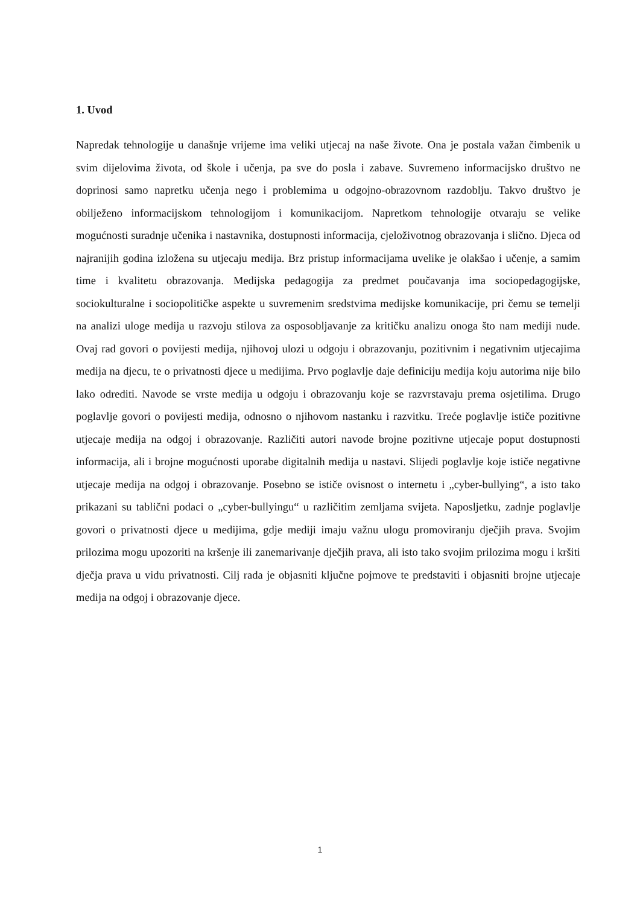1. Uvod
Napredak tehnologije u današnje vrijeme ima veliki utjecaj na naše živote. Ona je postala važan čimbenik u svim dijelovima života, od škole i učenja, pa sve do posla i zabave. Suvremeno informacijsko društvo ne doprinosi samo napretku učenja nego i problemima u odgojno-obrazovnom razdoblju. Takvo društvo je obilježeno informacijskom tehnologijom i komunikacijom. Napretkom tehnologije otvaraju se velike mogućnosti suradnje učenika i nastavnika, dostupnosti informacija, cjeloživotnog obrazovanja i slično. Djeca od najranijih godina izložena su utjecaju medija. Brz pristup informacijama uvelike je olakšao i učenje, a samim time i kvalitetu obrazovanja. Medijska pedagogija za predmet poučavanja ima sociopedagogijske, sociokulturalne i sociopolitičke aspekte u suvremenim sredstvima medijske komunikacije, pri čemu se temelji na analizi uloge medija u razvoju stilova za osposobljavanje za kritičku analizu onoga što nam mediji nude. Ovaj rad govori o povijesti medija, njihovoj ulozi u odgoju i obrazovanju, pozitivnim i negativnim utjecajima medija na djecu, te o privatnosti djece u medijima. Prvo poglavlje daje definiciju medija koju autorima nije bilo lako odrediti. Navode se vrste medija u odgoju i obrazovanju koje se razvrstavaju prema osjetilima. Drugo poglavlje govori o povijesti medija, odnosno o njihovom nastanku i razvitku. Treće poglavlje ističe pozitivne utjecaje medija na odgoj i obrazovanje. Različiti autori navode brojne pozitivne utjecaje poput dostupnosti informacija, ali i brojne mogućnosti uporabe digitalnih medija u nastavi. Slijedi poglavlje koje ističe negativne utjecaje medija na odgoj i obrazovanje. Posebno se ističe ovisnost o internetu i „cyber-bullying“, a isto tako prikazani su tablični podaci o „cyber-bullyingu“ u različitim zemljama svijeta. Naposljetku, zadnje poglavlje govori o privatnosti djece u medijima, gdje mediji imaju važnu ulogu promoviranju dječjih prava. Svojim prilozima mogu upozoriti na kršenje ili zanemarivanje dječjih prava, ali isto tako svojim prilozima mogu i kršiti dječja prava u vidu privatnosti. Cilj rada je objasniti ključne pojmove te predstaviti i objasniti brojne utjecaje medija na odgoj i obrazovanje djece.
1